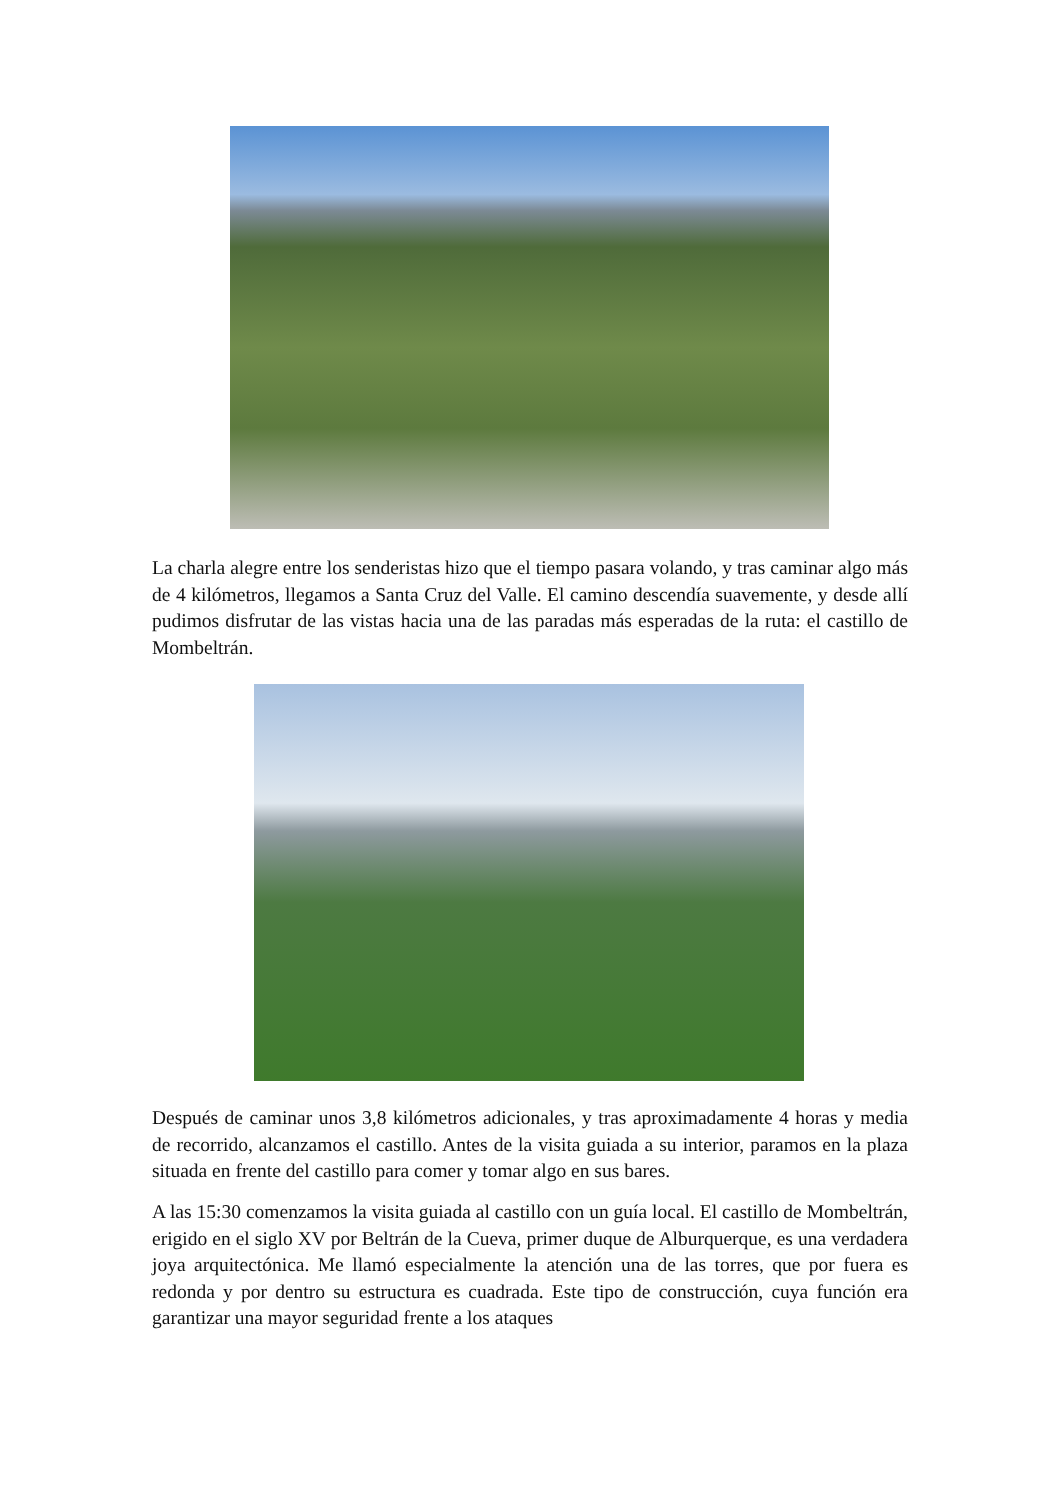La charla alegre entre los senderistas hizo que el tiempo pasara volando, y tras caminar algo más de 4 kilómetros, llegamos a Santa Cruz del Valle. El camino descendía suavemente, y desde allí pudimos disfrutar de las vistas hacia una de las paradas más esperadas de la ruta: el castillo de Mombeltrán.
Después de caminar unos 3,8 kilómetros adicionales, y tras aproximadamente 4 horas y media de recorrido, alcanzamos el castillo. Antes de la visita guiada a su interior, paramos en la plaza situada en frente del castillo para comer y tomar algo en sus bares.
A las 15:30 comenzamos la visita guiada al castillo con un guía local. El castillo de Mombeltrán, erigido en el siglo XV por Beltrán de la Cueva, primer duque de Alburquerque, es una verdadera joya arquitectónica. Me llamó especialmente la atención una de las torres, que por fuera es redonda y por dentro su estructura es cuadrada. Este tipo de construcción, cuya función era garantizar una mayor seguridad frente a los ataques